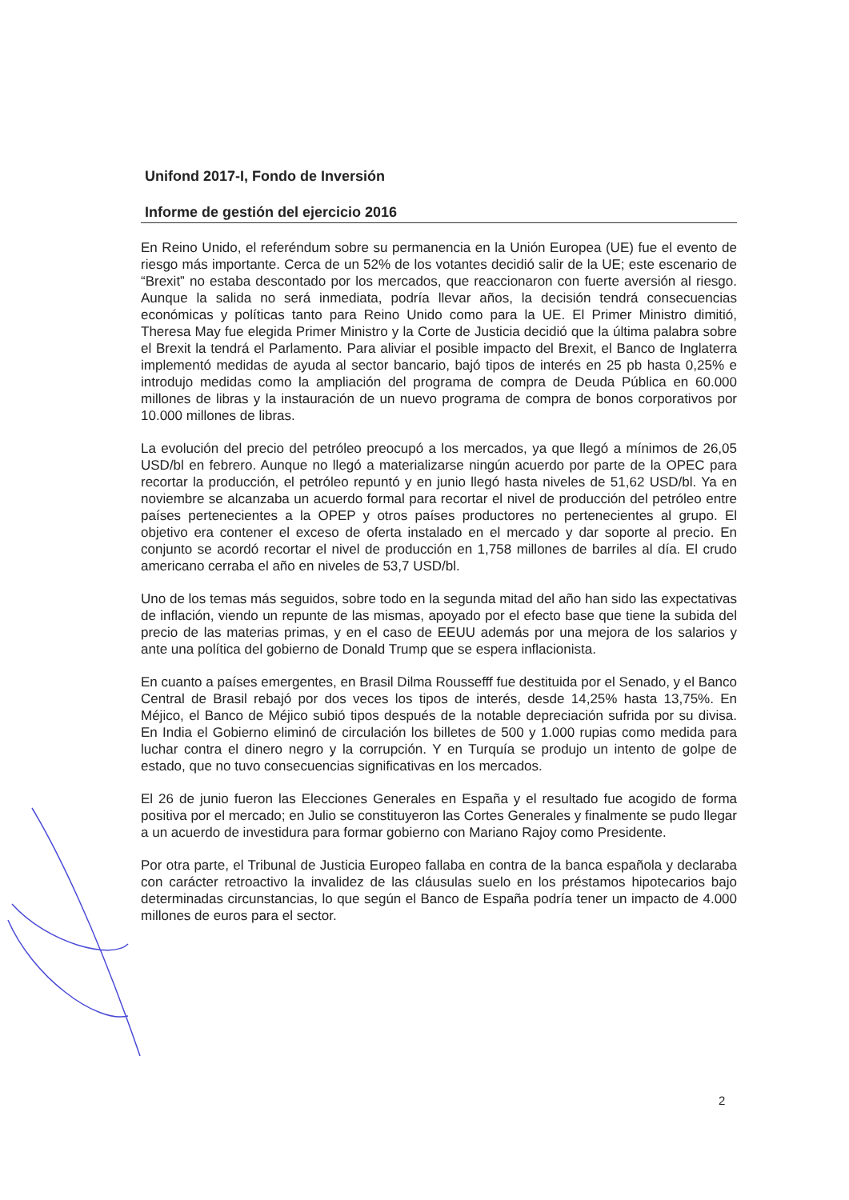Unifond 2017-I, Fondo de Inversión
Informe de gestión del ejercicio 2016
En Reino Unido, el referéndum sobre su permanencia en la Unión Europea (UE) fue el evento de riesgo más importante. Cerca de un 52% de los votantes decidió salir de la UE; este escenario de “Brexit” no estaba descontado por los mercados, que reaccionaron con fuerte aversión al riesgo. Aunque la salida no será inmediata, podría llevar años, la decisión tendrá consecuencias económicas y políticas tanto para Reino Unido como para la UE. El Primer Ministro dimitió, Theresa May fue elegida Primer Ministro y la Corte de Justicia decidió que la última palabra sobre el Brexit la tendrá el Parlamento. Para aliviar el posible impacto del Brexit, el Banco de Inglaterra implementó medidas de ayuda al sector bancario, bajó tipos de interés en 25 pb hasta 0,25% e introdujo medidas como la ampliación del programa de compra de Deuda Pública en 60.000 millones de libras y la instauración de un nuevo programa de compra de bonos corporativos por 10.000 millones de libras.
La evolución del precio del petróleo preocupó a los mercados, ya que llegó a mínimos de 26,05 USD/bl en febrero. Aunque no llegó a materializarse ningún acuerdo por parte de la OPEC para recortar la producción, el petróleo repuntó y en junio llegó hasta niveles de 51,62 USD/bl. Ya en noviembre se alcanzaba un acuerdo formal para recortar el nivel de producción del petróleo entre países pertenecientes a la OPEP y otros países productores no pertenecientes al grupo. El objetivo era contener el exceso de oferta instalado en el mercado y dar soporte al precio. En conjunto se acordó recortar el nivel de producción en 1,758 millones de barriles al día. El crudo americano cerraba el año en niveles de 53,7 USD/bl.
Uno de los temas más seguidos, sobre todo en la segunda mitad del año han sido las expectativas de inflación, viendo un repunte de las mismas, apoyado por el efecto base que tiene la subida del precio de las materias primas, y en el caso de EEUU además por una mejora de los salarios y ante una política del gobierno de Donald Trump que se espera inflacionista.
En cuanto a países emergentes, en Brasil Dilma Roussefff fue destituida por el Senado, y el Banco Central de Brasil rebajó por dos veces los tipos de interés, desde 14,25% hasta 13,75%. En Méjico, el Banco de Méjico subió tipos después de la notable depreciación sufrida por su divisa. En India el Gobierno eliminó de circulación los billetes de 500 y 1.000 rupias como medida para luchar contra el dinero negro y la corrupción. Y en Turquía se produjo un intento de golpe de estado, que no tuvo consecuencias significativas en los mercados.
El 26 de junio fueron las Elecciones Generales en España y el resultado fue acogido de forma positiva por el mercado; en Julio se constituyeron las Cortes Generales y finalmente se pudo llegar a un acuerdo de investidura para formar gobierno con Mariano Rajoy como Presidente.
Por otra parte, el Tribunal de Justicia Europeo fallaba en contra de la banca española y declaraba con carácter retroactivo la invalidez de las cláusulas suelo en los préstamos hipotecarios bajo determinadas circunstancias, lo que según el Banco de España podría tener un impacto de 4.000 millones de euros para el sector.
2